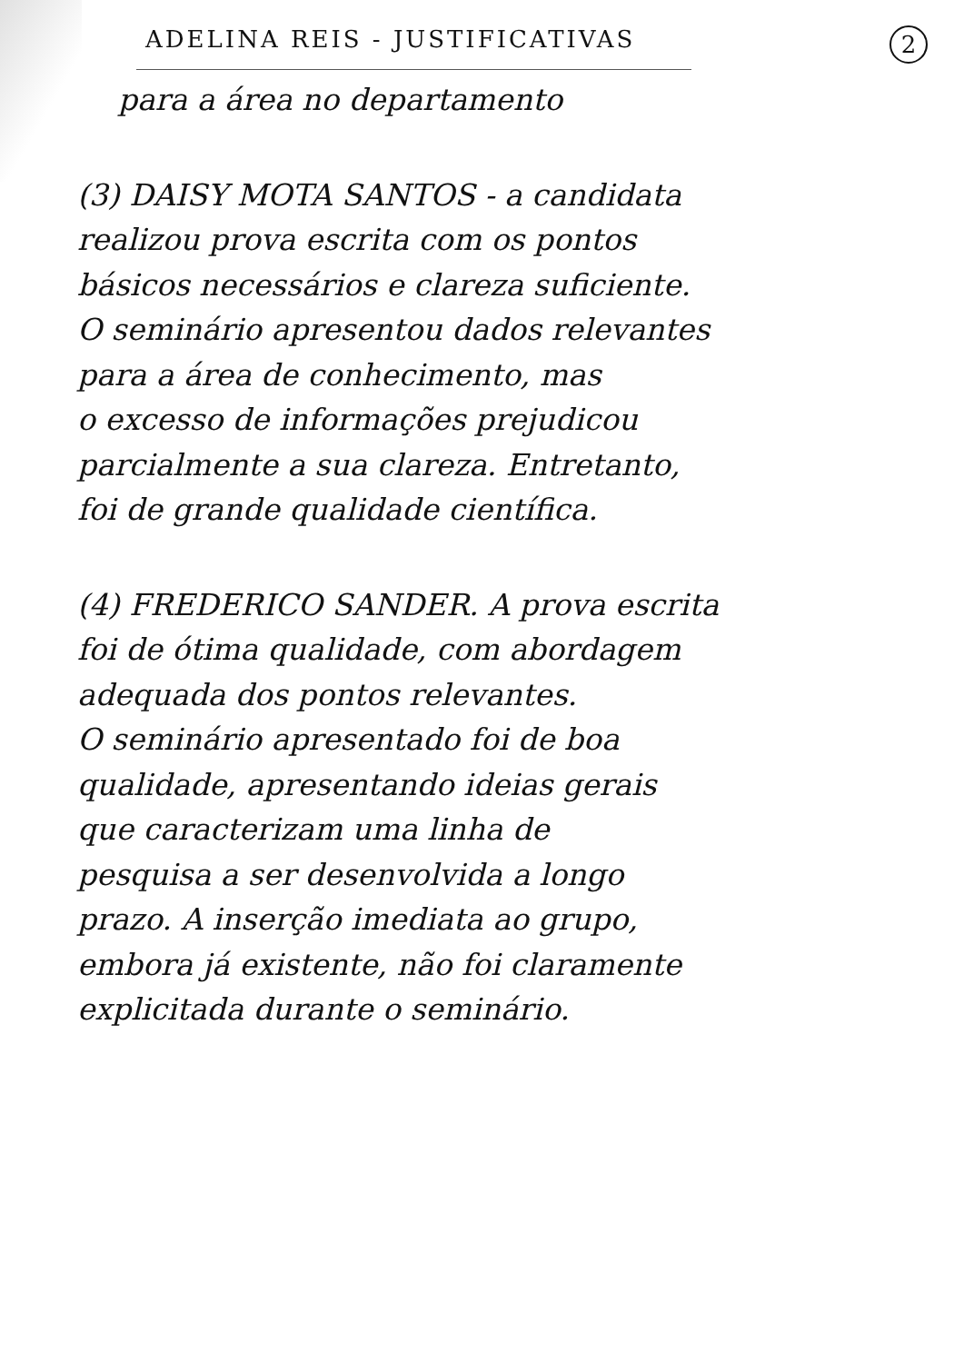ADELINA REIS - JUSTIFICATIVAS 2
para a área no departamento
(3) DAISY MOTA SANTOS - a candidata
realizou prova escrita com os pontos
básicos necessários e clareza suficiente.
O seminário apresentou dados relevantes
para a área de conhecimento, mas
o excesso de informações prejudicou
parcialmente a sua clareza. Entretanto,
foi de grande qualidade científica.
(4) FREDERICO SANDER. A prova escrita
foi de ótima qualidade, com abordagem
adequada dos pontos relevantes.
O seminário apresentado foi de boa
qualidade, apresentando ideias gerais
que caracterizam uma linha de
pesquisa a ser desenvolvida a longo
prazo. A inserção imediata ao grupo,
embora já existente, não foi claramente
explicitada durante o seminário.